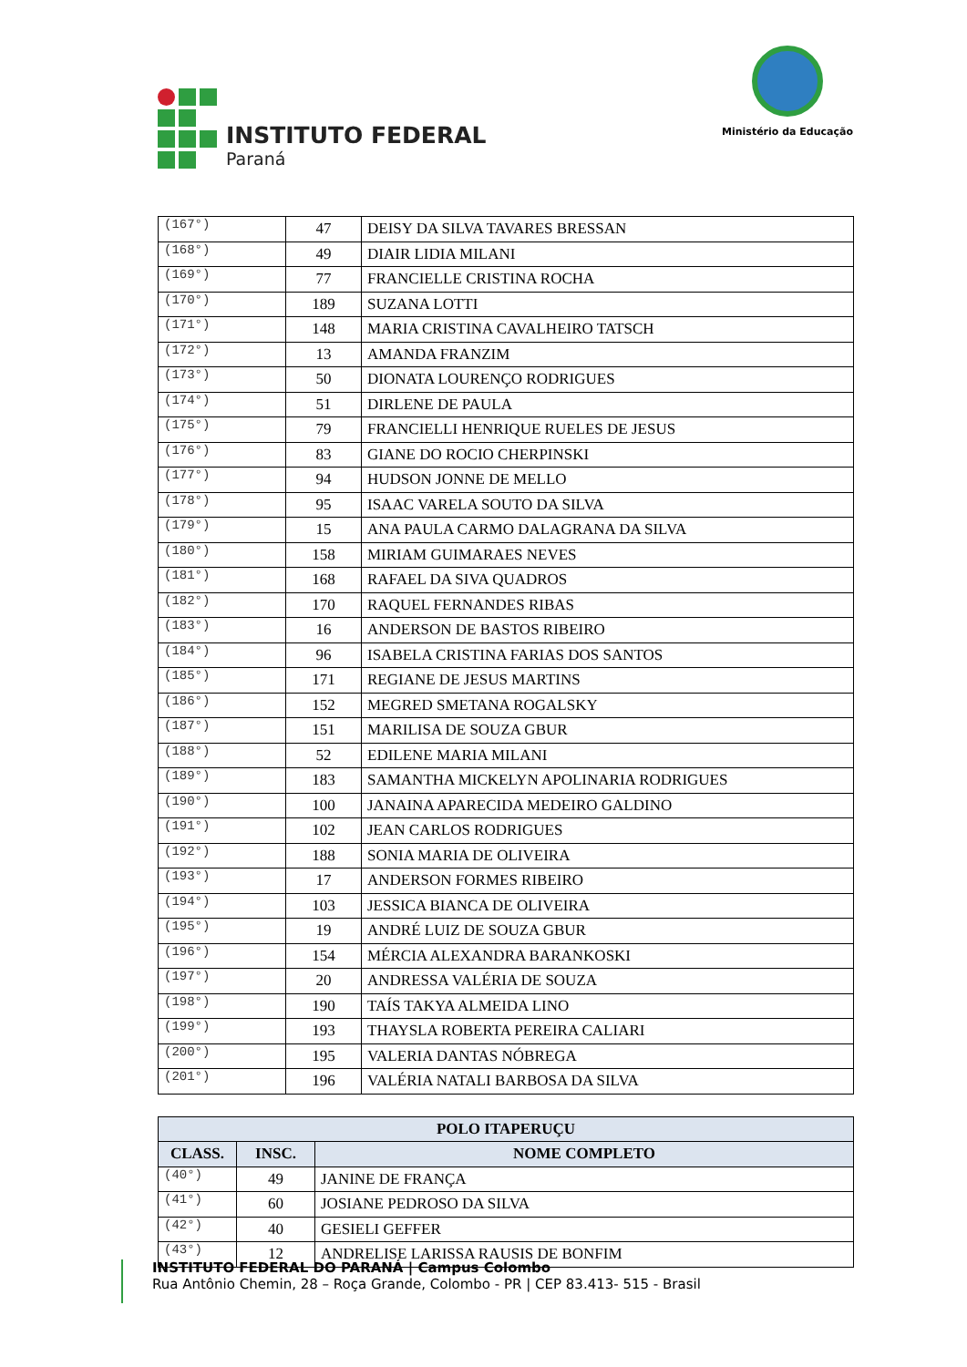INSTITUTO FEDERAL
Paraná
Ministério da Educação
| (167°) | 47 | DEISY DA SILVA TAVARES BRESSAN |
| (168°) | 49 | DIAIR LIDIA MILANI |
| (169°) | 77 | FRANCIELLE CRISTINA ROCHA |
| (170°) | 189 | SUZANA LOTTI |
| (171°) | 148 | MARIA CRISTINA CAVALHEIRO TATSCH |
| (172°) | 13 | AMANDA FRANZIM |
| (173°) | 50 | DIONATA LOURENÇO RODRIGUES |
| (174°) | 51 | DIRLENE DE PAULA |
| (175°) | 79 | FRANCIELLI HENRIQUE RUELES DE JESUS |
| (176°) | 83 | GIANE DO ROCIO CHERPINSKI |
| (177°) | 94 | HUDSON JONNE DE MELLO |
| (178°) | 95 | ISAAC VARELA SOUTO DA SILVA |
| (179°) | 15 | ANA PAULA CARMO DALAGRANA DA SILVA |
| (180°) | 158 | MIRIAM GUIMARAES NEVES |
| (181°) | 168 | RAFAEL DA SIVA QUADROS |
| (182°) | 170 | RAQUEL FERNANDES RIBAS |
| (183°) | 16 | ANDERSON DE BASTOS RIBEIRO |
| (184°) | 96 | ISABELA CRISTINA FARIAS DOS SANTOS |
| (185°) | 171 | REGIANE DE JESUS MARTINS |
| (186°) | 152 | MEGRED SMETANA ROGALSKY |
| (187°) | 151 | MARILISA DE SOUZA GBUR |
| (188°) | 52 | EDILENE MARIA MILANI |
| (189°) | 183 | SAMANTHA MICKELYN APOLINARIA RODRIGUES |
| (190°) | 100 | JANAINA APARECIDA MEDEIRO GALDINO |
| (191°) | 102 | JEAN CARLOS RODRIGUES |
| (192°) | 188 | SONIA MARIA DE OLIVEIRA |
| (193°) | 17 | ANDERSON FORMES RIBEIRO |
| (194°) | 103 | JESSICA BIANCA DE OLIVEIRA |
| (195°) | 19 | ANDRÉ LUIZ DE SOUZA GBUR |
| (196°) | 154 | MÉRCIA ALEXANDRA BARANKOSKI |
| (197°) | 20 | ANDRESSA VALÉRIA DE SOUZA |
| (198°) | 190 | TAÍS TAKYA ALMEIDA LINO |
| (199°) | 193 | THAYSLA ROBERTA PEREIRA CALIARI |
| (200°) | 195 | VALERIA DANTAS NÓBREGA |
| (201°) | 196 | VALÉRIA NATALI BARBOSA DA SILVA |
| POLO ITAPERUÇU | | |
| --- | --- | --- |
| CLASS. | INSC. | NOME COMPLETO |
| (40°) | 49 | JANINE DE FRANÇA |
| (41°) | 60 | JOSIANE PEDROSO DA SILVA |
| (42°) | 40 | GESIELI GEFFER |
| (43°) | 12 | ANDRELISE LARISSA RAUSIS DE BONFIM |
INSTITUTO FEDERAL DO PARANÁ | Campus Colombo
Rua Antônio Chemin, 28 – Roça Grande, Colombo - PR | CEP 83.413- 515 - Brasil